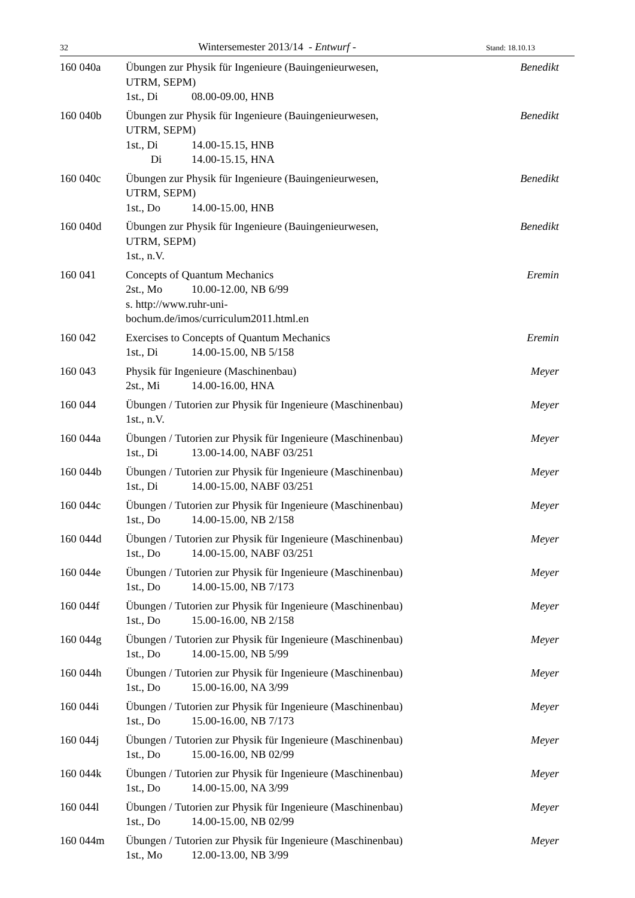32 Wintersemester 2013/14 - Entwurf - Stand: 18.10.13
160 040a Übungen zur Physik für Ingenieure (Bauingenieurwesen,
UTRM, SEPM)
1st., Di 08.00-09.00, HNB
Benedikt
160 040b Übungen zur Physik für Ingenieure (Bauingenieurwesen,
UTRM, SEPM)
1st., Di 14.00-15.15, HNB
Di 14.00-15.15, HNA
Benedikt
160 040c Übungen zur Physik für Ingenieure (Bauingenieurwesen,
UTRM, SEPM)
1st., Do 14.00-15.00, HNB
Benedikt
160 040d Übungen zur Physik für Ingenieure (Bauingenieurwesen,
UTRM, SEPM)
1st., n.V.
Benedikt
160 041 Concepts of Quantum Mechanics
2st., Mo 10.00-12.00, NB 6/99
s. http://www.ruhr-uni-
bochum.de/imos/curriculum2011.html.en
Eremin
160 042 Exercises to Concepts of Quantum Mechanics
1st., Di 14.00-15.00, NB 5/158
Eremin
160 043 Physik für Ingenieure (Maschinenbau)
2st., Mi 14.00-16.00, HNA
Meyer
160 044 Übungen / Tutorien zur Physik für Ingenieure (Maschinenbau)
1st., n.V.
Meyer
160 044a Übungen / Tutorien zur Physik für Ingenieure (Maschinenbau)
1st., Di 13.00-14.00, NABF 03/251
Meyer
160 044b Übungen / Tutorien zur Physik für Ingenieure (Maschinenbau)
1st., Di 14.00-15.00, NABF 03/251
Meyer
160 044c Übungen / Tutorien zur Physik für Ingenieure (Maschinenbau)
1st., Do 14.00-15.00, NB 2/158
Meyer
160 044d Übungen / Tutorien zur Physik für Ingenieure (Maschinenbau)
1st., Do 14.00-15.00, NABF 03/251
Meyer
160 044e Übungen / Tutorien zur Physik für Ingenieure (Maschinenbau)
1st., Do 14.00-15.00, NB 7/173
Meyer
160 044f Übungen / Tutorien zur Physik für Ingenieure (Maschinenbau)
1st., Do 15.00-16.00, NB 2/158
Meyer
160 044g Übungen / Tutorien zur Physik für Ingenieure (Maschinenbau)
1st., Do 14.00-15.00, NB 5/99
Meyer
160 044h Übungen / Tutorien zur Physik für Ingenieure (Maschinenbau)
1st., Do 15.00-16.00, NA 3/99
Meyer
160 044i Übungen / Tutorien zur Physik für Ingenieure (Maschinenbau)
1st., Do 15.00-16.00, NB 7/173
Meyer
160 044j Übungen / Tutorien zur Physik für Ingenieure (Maschinenbau)
1st., Do 15.00-16.00, NB 02/99
Meyer
160 044k Übungen / Tutorien zur Physik für Ingenieure (Maschinenbau)
1st., Do 14.00-15.00, NA 3/99
Meyer
160 044l Übungen / Tutorien zur Physik für Ingenieure (Maschinenbau)
1st., Do 14.00-15.00, NB 02/99
Meyer
160 044m Übungen / Tutorien zur Physik für Ingenieure (Maschinenbau)
1st., Mo 12.00-13.00, NB 3/99
Meyer